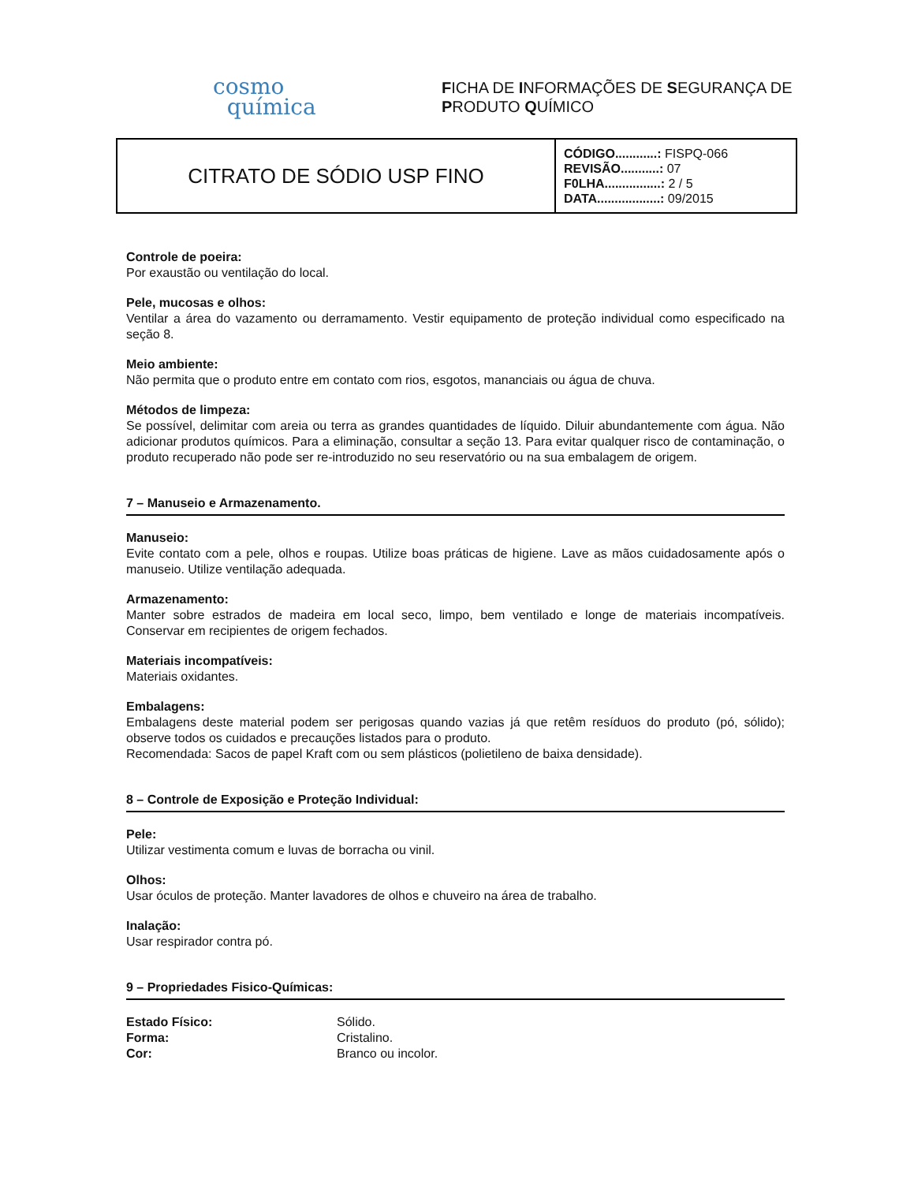cosmo
química
FICHA DE INFORMAÇÕES DE SEGURANÇA DE
PRODUTO QUÍMICO
| CITRATO DE SÓDIO USP FINO | CÓDIGO............: FISPQ-066 REVISÃO...........: 07 F0LHA................: 2 / 5 DATA..................: 09/2015 |
Controle de poeira:
Por exaustão ou ventilação do local.
Pele, mucosas e olhos:
Ventilar a área do vazamento ou derramamento. Vestir equipamento de proteção individual como especificado na seção 8.
Meio ambiente:
Não permita que o produto entre em contato com rios, esgotos, mananciais ou água de chuva.
Métodos de limpeza:
Se possível, delimitar com areia ou terra as grandes quantidades de líquido. Diluir abundantemente com água. Não adicionar produtos químicos. Para a eliminação, consultar a seção 13. Para evitar qualquer risco de contaminação, o produto recuperado não pode ser re-introduzido no seu reservatório ou na sua embalagem de origem.
7 – Manuseio e Armazenamento.
Manuseio:
Evite contato com a pele, olhos e roupas. Utilize boas práticas de higiene. Lave as mãos cuidadosamente após o manuseio. Utilize ventilação adequada.
Armazenamento:
Manter sobre estrados de madeira em local seco, limpo, bem ventilado e longe de materiais incompatíveis. Conservar em recipientes de origem fechados.
Materiais incompatíveis:
Materiais oxidantes.
Embalagens:
Embalagens deste material podem ser perigosas quando vazias já que retêm resíduos do produto (pó, sólido); observe todos os cuidados e precauções listados para o produto.
Recomendada: Sacos de papel Kraft com ou sem plásticos (polietileno de baixa densidade).
8 – Controle de Exposição e Proteção Individual:
Pele:
Utilizar vestimenta comum e luvas de borracha ou vinil.
Olhos:
Usar óculos de proteção. Manter lavadores de olhos e chuveiro na área de trabalho.
Inalação:
Usar respirador contra pó.
9 – Propriedades Fisico-Químicas:
| Estado Físico: | Sólido. |
| Forma: | Cristalino. |
| Cor: | Branco ou incolor. |